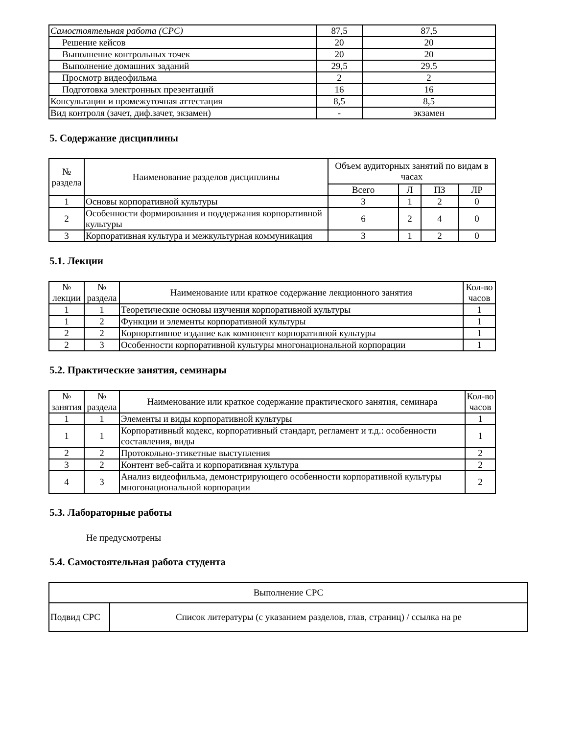| Самостоятельная работа (СРС) | 87,5 | 87,5 |
| Решение кейсов | 20 | 20 |
| Выполнение контрольных точек | 20 | 20 |
| Выполнение домашних заданий | 29,5 | 29.5 |
| Просмотр видеофильма | 2 | 2 |
| Подготовка электронных презентаций | 16 | 16 |
| Консультации и промежуточная аттестация | 8,5 | 8,5 |
| Вид контроля (зачет, диф.зачет, экзамен) | - | экзамен |
5. Содержание дисциплины
| № раздела | Наименование разделов дисциплины | Объем аудиторных занятий по видам в часах | | | |
| --- | --- | --- | --- | --- | --- |
| | | Всего | Л | ПЗ | ЛР |
| 1 | Основы корпоративной культуры | 3 | 1 | 2 | 0 |
| 2 | Особенности формирования и поддержания корпоративной культуры | 6 | 2 | 4 | 0 |
| 3 | Корпоративная культура и межкультурная коммуникация | 3 | 1 | 2 | 0 |
5.1. Лекции
| № лекции | № раздела | Наименование или краткое содержание лекционного занятия | Кол-во часов |
| --- | --- | --- | --- |
| 1 | 1 | Теоретические основы изучения корпоративной культуры | 1 |
| 1 | 2 | Функции и элементы корпоративной культуры | 1 |
| 2 | 2 | Корпоративное издание как компонент корпоративной культуры | 1 |
| 2 | 3 | Особенности корпоративной культуры многонациональной корпорации | 1 |
5.2. Практические занятия, семинары
| № занятия | № раздела | Наименование или краткое содержание практического занятия, семинара | Кол-во часов |
| --- | --- | --- | --- |
| 1 | 1 | Элементы и виды корпоративной культуры | 1 |
| 1 | 1 | Корпоративный кодекс, корпоративный стандарт, регламент и т.д.: особенности составления, виды | 1 |
| 2 | 2 | Протокольно-этикетные выступления | 2 |
| 3 | 2 | Контент веб-сайта и корпоративная культура | 2 |
| 4 | 3 | Анализ видеофильма, демонстрирующего особенности корпоративной культуры многонациональной корпорации | 2 |
5.3. Лабораторные работы
Не предусмотрены
5.4. Самостоятельная работа студента
| Выполнение СРС | |
| Подвид СРС | Список литературы (с указанием разделов, глав, страниц) / ссылка на ре |